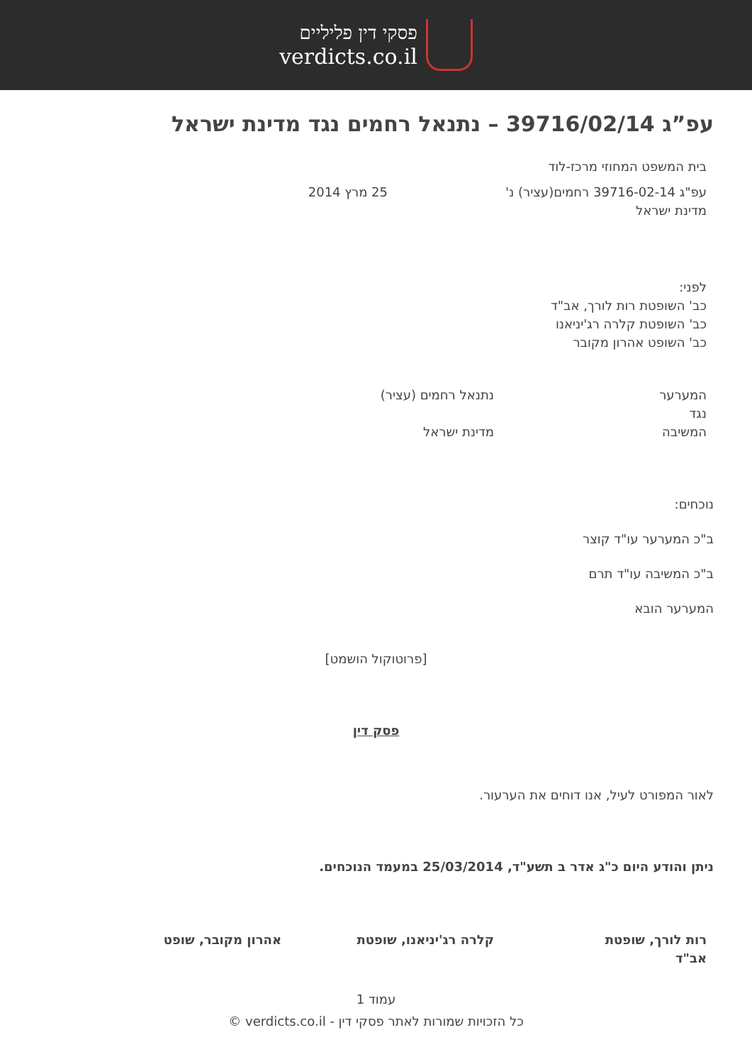פסקי דין פליליים
verdicts.co.il
עפ”ג 39716/02/14 – נתנאל רחמים נגד מדינת ישראל
בית המשפט המחוזי מרכז-לוד
עפ"ג 39716-02-14 רחמים(עציר) נ'
25 מרץ 2014
מדינת ישראל
לפני:
כב' השופטת רות לורך, אב"ד
כב' השופטת קלרה רג'יניאנו
כב' השופט אהרון מקובר
המערער נתנאל רחמים (עציר)
נגד
המשיבה מדינת ישראל
נוכחים:
ב"כ המערער עו"ד קוצר
ב"כ המשיבה עו"ד תרם
המערער הובא
[פרוטוקול הושמט]
פסק דין
לאור המפורט לעיל, אנו דוחים את הערעור.
ניתן והודע היום כ"ג אדר ב תשע"ד, 25/03/2014 במעמד הנוכחים.
רות לורך, שופטת אב"ד
קלרה רג'יניאנו, שופטת אהרון מקובר, שופט
עמוד 1
כל הזכויות שמורות לאתר פסקי דין - verdicts.co.il ©